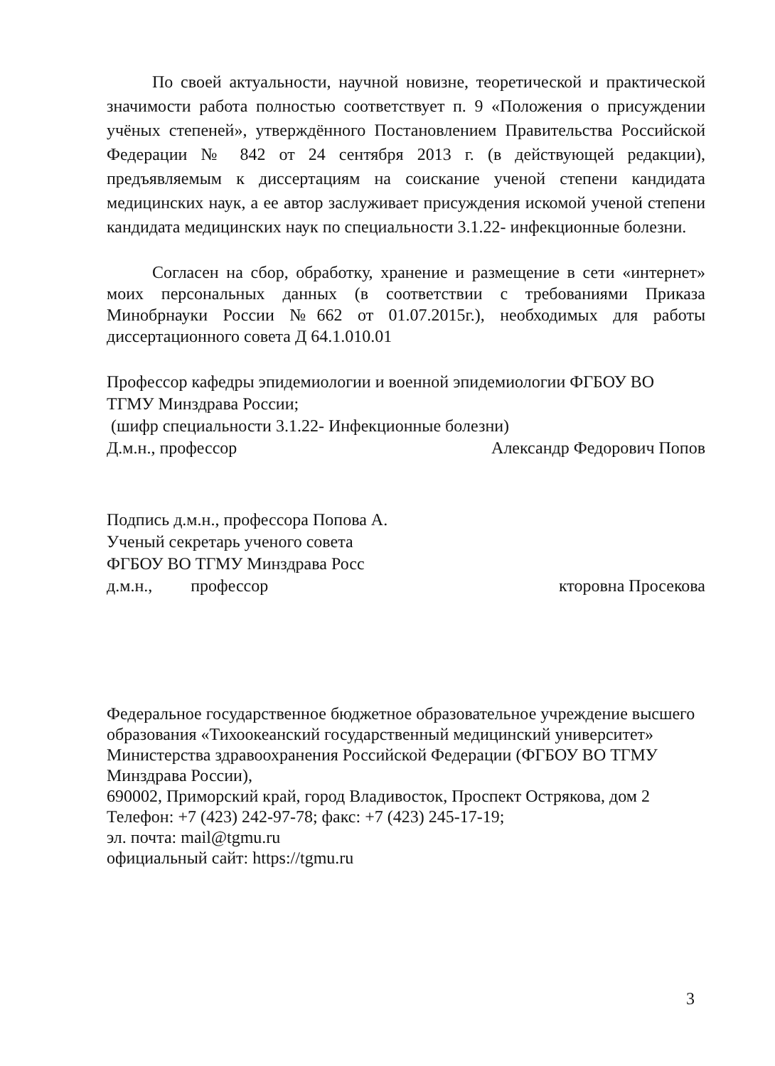По своей актуальности, научной новизне, теоретической и практической значимости работа полностью соответствует п. 9 «Положения о присуждении учёных степеней», утверждённого Постановлением Правительства Российской Федерации № 842 от 24 сентября 2013 г. (в действующей редакции), предъявляемым к диссертациям на соискание ученой степени кандидата медицинских наук, а ее автор заслуживает присуждения искомой ученой степени кандидата медицинских наук по специальности 3.1.22- инфекционные болезни.
Согласен на сбор, обработку, хранение и размещение в сети «интернет» моих персональных данных (в соответствии с требованиями Приказа Минобрнауки России №662 от 01.07.2015г.), необходимых для работы диссертационного совета Д 64.1.010.01
Профессор кафедры эпидемиологии и военной эпидемиологии ФГБОУ ВО ТГМУ Минздрава России;
(шифр специальности 3.1.22- Инфекционные болезни)
Д.м.н., профессор Александр Федорович Попов
Подпись д.м.н., профессора Попова А.
Ученый секретарь ученого совета
ФГБОУ ВО ТГМУ Минздрава Росс
д.м.н., профессор кторовна Просекова
Федеральное государственное бюджетное образовательное учреждение высшего образования «Тихоокеанский государственный медицинский университет» Министерства здравоохранения Российской Федерации (ФГБОУ ВО ТГМУ Минздрава России),
690002, Приморский край, город Владивосток, Проспект Острякова, дом 2
Телефон: +7 (423) 242-97-78; факс: +7 (423) 245-17-19;
эл. почта: mail@tgmu.ru
официальный сайт: https://tgmu.ru
3